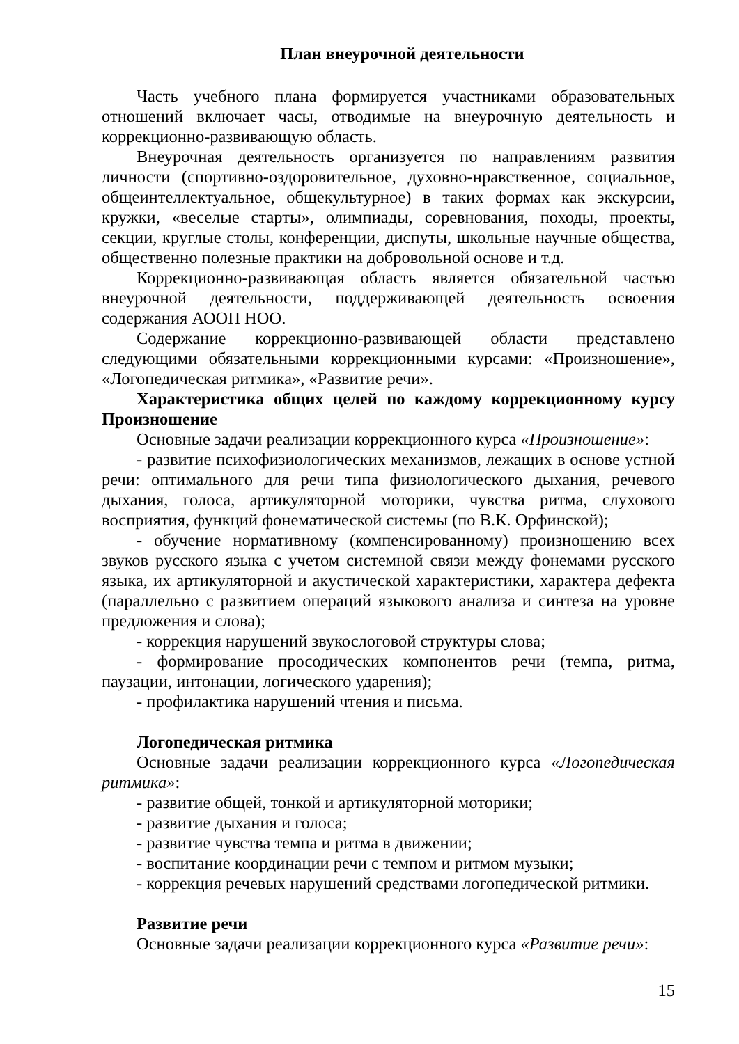План внеурочной деятельности
Часть учебного плана формируется участниками образовательных отношений включает часы, отводимые на внеурочную деятельность и коррекционно-развивающую область.
Внеурочная деятельность организуется по направлениям развития личности (спортивно-оздоровительное, духовно-нравственное, социальное, общеинтеллектуальное, общекультурное) в таких формах как экскурсии, кружки, «веселые старты», олимпиады, соревнования, походы, проекты, секции, круглые столы, конференции, диспуты, школьные научные общества, общественно полезные практики на добровольной основе и т.д.
Коррекционно-развивающая область является обязательной частью внеурочной деятельности, поддерживающей деятельность освоения содержания АООП НОО.
Содержание коррекционно-развивающей области представлено следующими обязательными коррекционными курсами: «Произношение», «Логопедическая ритмика», «Развитие речи».
Характеристика общих целей по каждому коррекционному курсу Произношение
Основные задачи реализации коррекционного курса «Произношение»:
- развитие психофизиологических механизмов, лежащих в основе устной речи: оптимального для речи типа физиологического дыхания, речевого дыхания, голоса, артикуляторной моторики, чувства ритма, слухового восприятия, функций фонематической системы (по В.К. Орфинской);
- обучение нормативному (компенсированному) произношению всех звуков русского языка с учетом системной связи между фонемами русского языка, их артикуляторной и акустической характеристики, характера дефекта (параллельно с развитием операций языкового анализа и синтеза на уровне предложения и слова);
- коррекция нарушений звукослоговой структуры слова;
- формирование просодических компонентов речи (темпа, ритма, паузации, интонации, логического ударения);
- профилактика нарушений чтения и письма.
Логопедическая ритмика
Основные задачи реализации коррекционного курса «Логопедическая ритмика»:
- развитие общей, тонкой и артикуляторной моторики;
- развитие дыхания и голоса;
- развитие чувства темпа и ритма в движении;
- воспитание координации речи с темпом и ритмом музыки;
- коррекция речевых нарушений средствами логопедической ритмики.
Развитие речи
Основные задачи реализации коррекционного курса «Развитие речи»:
15